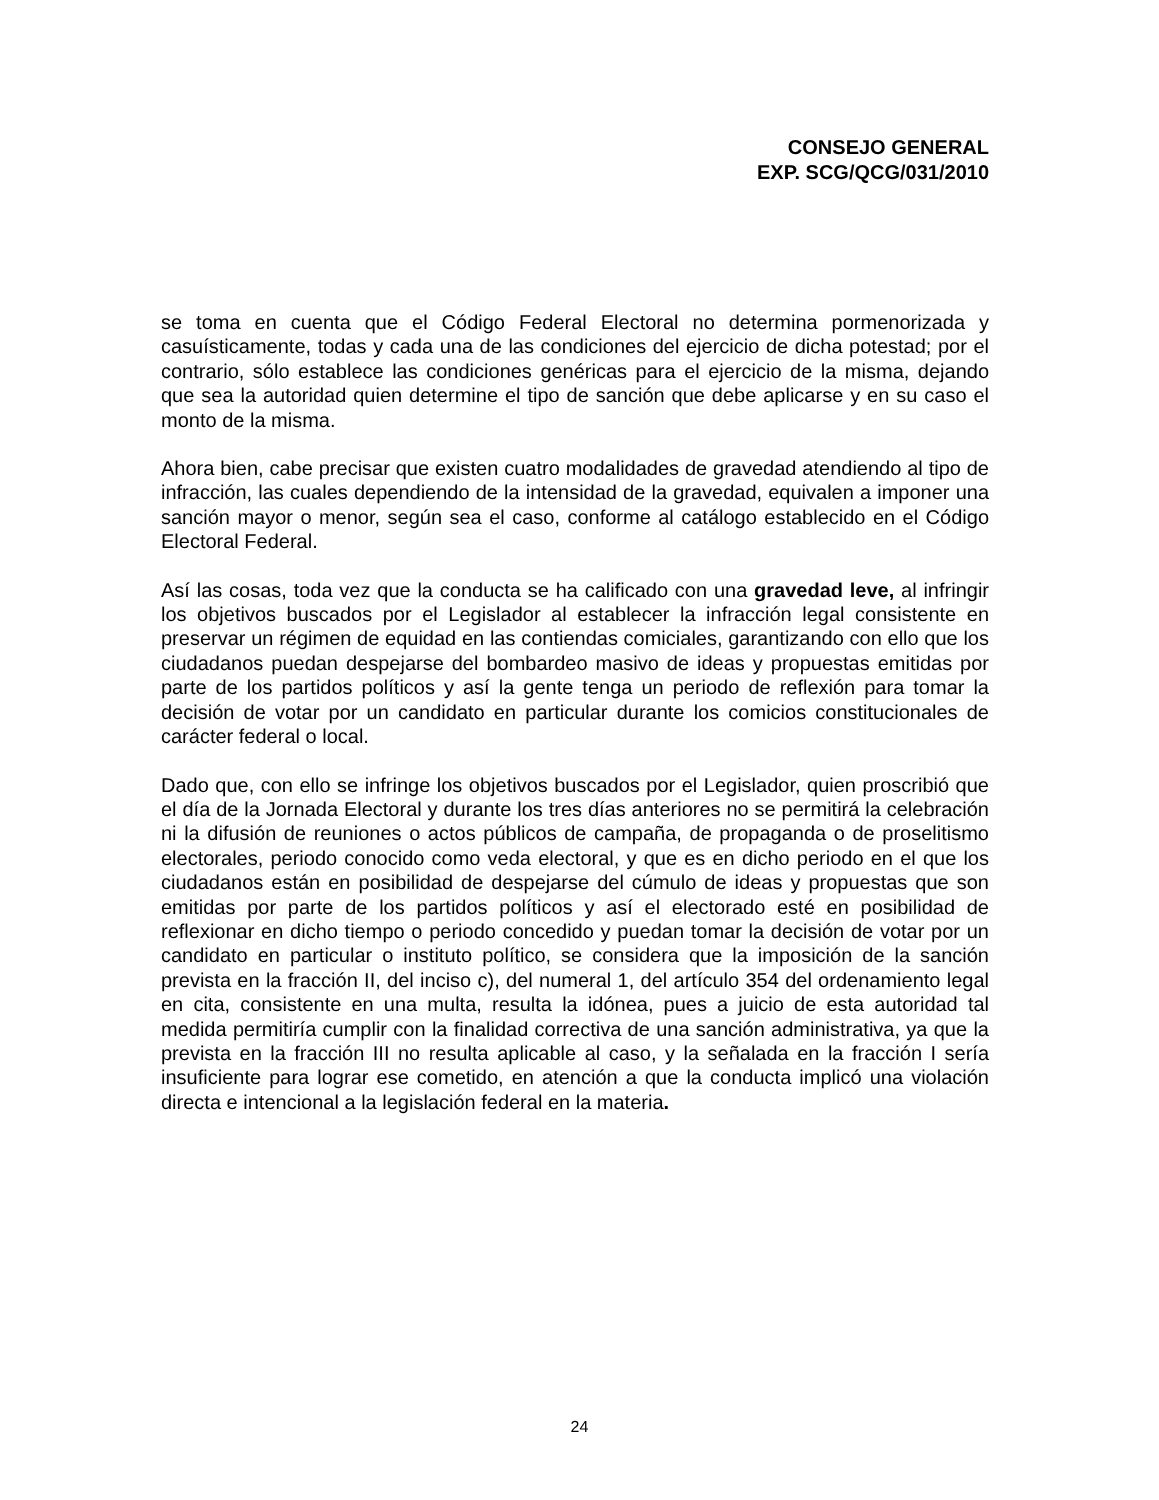CONSEJO GENERAL
EXP. SCG/QCG/031/2010
se toma en cuenta que el Código Federal Electoral no determina pormenorizada y casuísticamente, todas y cada una de las condiciones del ejercicio de dicha potestad; por el contrario, sólo establece las condiciones genéricas para el ejercicio de la misma, dejando que sea la autoridad quien determine el tipo de sanción que debe aplicarse y en su caso el monto de la misma.
Ahora bien, cabe precisar que existen cuatro modalidades de gravedad atendiendo al tipo de infracción, las cuales dependiendo de la intensidad de la gravedad, equivalen a imponer una sanción mayor o menor, según sea el caso, conforme al catálogo establecido en el Código Electoral Federal.
Así las cosas, toda vez que la conducta se ha calificado con una gravedad leve, al infringir los objetivos buscados por el Legislador al establecer la infracción legal consistente en preservar un régimen de equidad en las contiendas comiciales, garantizando con ello que los ciudadanos puedan despejarse del bombardeo masivo de ideas y propuestas emitidas por parte de los partidos políticos y así la gente tenga un periodo de reflexión para tomar la decisión de votar por un candidato en particular durante los comicios constitucionales de carácter federal o local.
Dado que, con ello se infringe los objetivos buscados por el Legislador, quien proscribió que el día de la Jornada Electoral y durante los tres días anteriores no se permitirá la celebración ni la difusión de reuniones o actos públicos de campaña, de propaganda o de proselitismo electorales, periodo conocido como veda electoral, y que es en dicho periodo en el que los ciudadanos están en posibilidad de despejarse del cúmulo de ideas y propuestas que son emitidas por parte de los partidos políticos y así el electorado esté en posibilidad de reflexionar en dicho tiempo o periodo concedido y puedan tomar la decisión de votar por un candidato en particular o instituto político, se considera que la imposición de la sanción prevista en la fracción II, del inciso c), del numeral 1, del artículo 354 del ordenamiento legal en cita, consistente en una multa, resulta la idónea, pues a juicio de esta autoridad tal medida permitiría cumplir con la finalidad correctiva de una sanción administrativa, ya que la prevista en la fracción III no resulta aplicable al caso, y la señalada en la fracción I sería insuficiente para lograr ese cometido, en atención a que la conducta implicó una violación directa e intencional a la legislación federal en la materia.
24